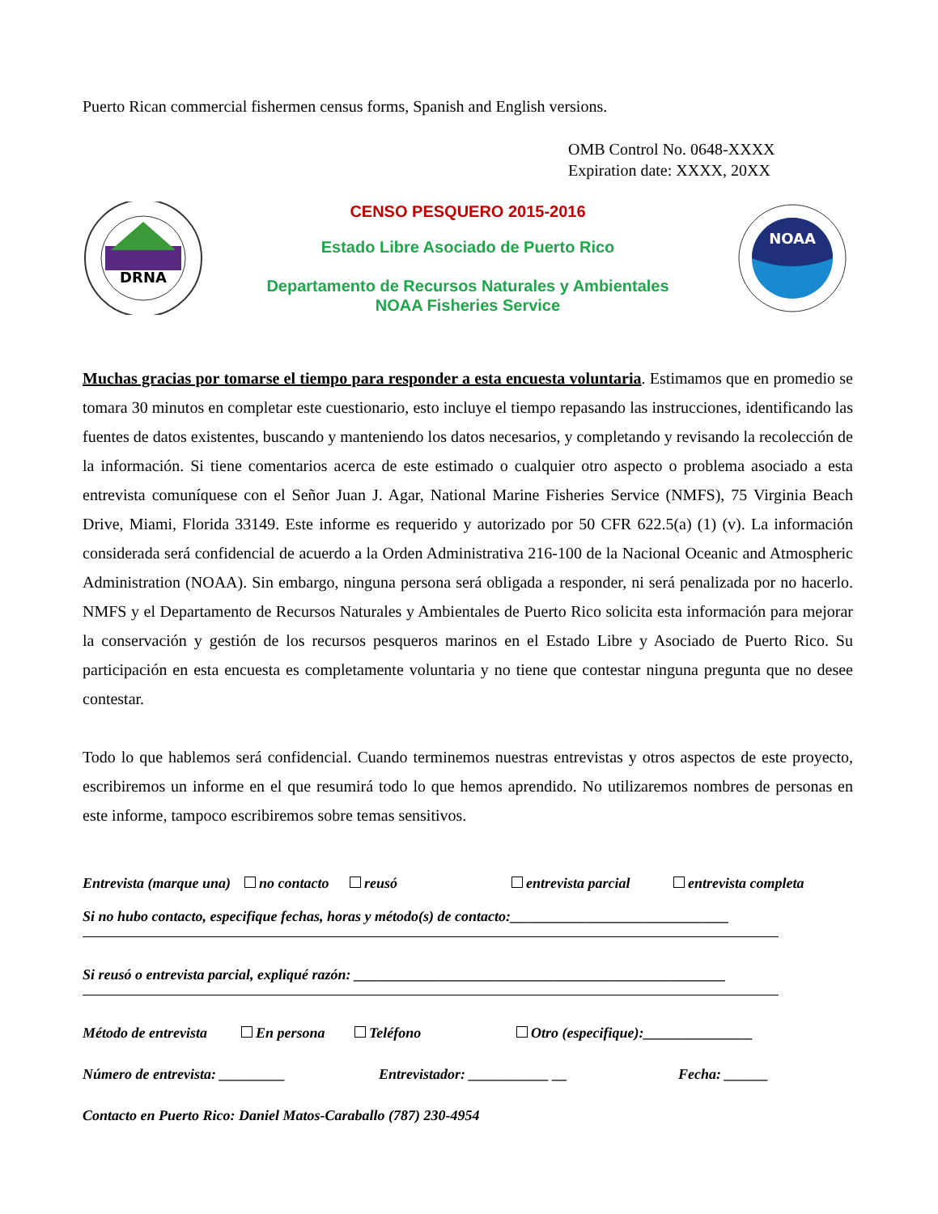Puerto Rican commercial fishermen census forms, Spanish and English versions.
OMB Control No. 0648-XXXX
Expiration date: XXXX, 20XX
DRNA
CENSO PESQUERO 2015-2016
Estado Libre Asociado de Puerto Rico
Departamento de Recursos Naturales y Ambientales
NOAA Fisheries Service
NOAA
Muchas gracias por tomarse el tiempo para responder a esta encuesta voluntaria. Estimamos que en promedio se tomara 30 minutos en completar este cuestionario, esto incluye el tiempo repasando las instrucciones, identificando las fuentes de datos existentes, buscando y manteniendo los datos necesarios, y completando y revisando la recolección de la información. Si tiene comentarios acerca de este estimado o cualquier otro aspecto o problema asociado a esta entrevista comuníquese con el Señor Juan J. Agar, National Marine Fisheries Service (NMFS), 75 Virginia Beach Drive, Miami, Florida 33149. Este informe es requerido y autorizado por 50 CFR 622.5(a) (1) (v). La información considerada será confidencial de acuerdo a la Orden Administrativa 216-100 de la Nacional Oceanic and Atmospheric Administration (NOAA). Sin embargo, ninguna persona será obligada a responder, ni será penalizada por no hacerlo. NMFS y el Departamento de Recursos Naturales y Ambientales de Puerto Rico solicita esta información para mejorar la conservación y gestión de los recursos pesqueros marinos en el Estado Libre y Asociado de Puerto Rico. Su participación en esta encuesta es completamente voluntaria y no tiene que contestar ninguna pregunta que no desee contestar.
Todo lo que hablemos será confidencial. Cuando terminemos nuestras entrevistas y otros aspectos de este proyecto, escribiremos un informe en el que resumirá todo lo que hemos aprendido. No utilizaremos nombres de personas en este informe, tampoco escribiremos sobre temas sensitivos.
Entrevista (marque una) no contacto reusó entrevista parcial entrevista completa
Si no hubo contacto, especifique fechas, horas y método(s) de contacto:______________________________
Si reusó o entrevista parcial, expliqué razón: ___________________________________________________
Método de entrevista En persona Teléfono Otro (especifique):_______________
Número de entrevista: _________ Entrevistador: ___________ __ Fecha: ______
Contacto en Puerto Rico: Daniel Matos-Caraballo (787) 230-4954